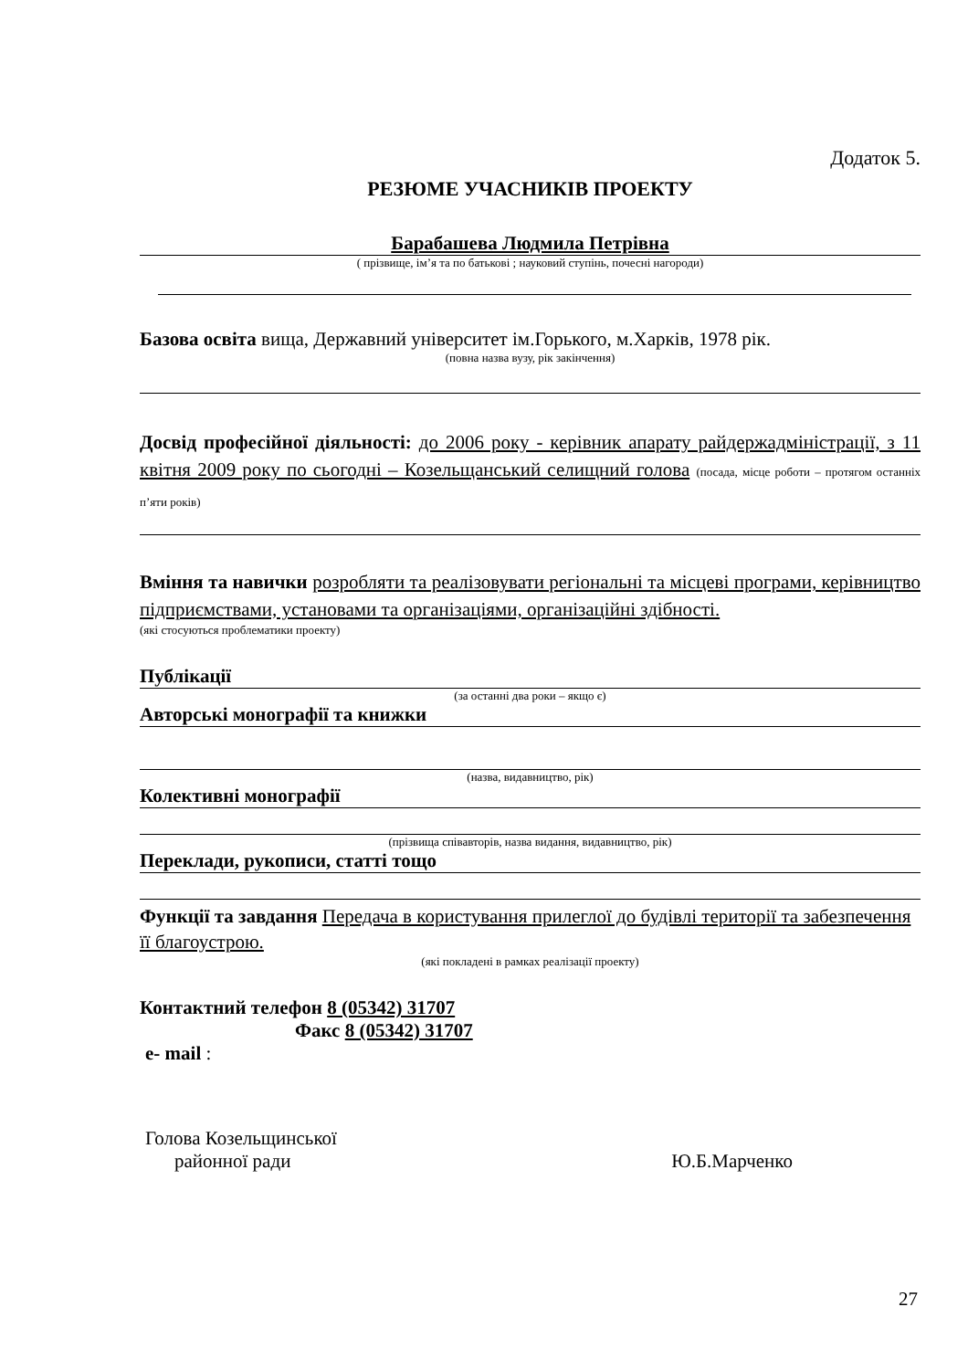Додаток 5.
РЕЗЮМЕ УЧАСНИКІВ ПРОЕКТУ
Барабашева Людмила Петрівна
( прізвище, ім’я та по батькові ; науковий ступінь, почесні нагороди)
Базова освіта вища, Державний університет ім.Горького, м.Харків, 1978 рік.
(повна назва вузу, рік закінчення)
Досвід професійної діяльності: до 2006 року - керівник апарату райдержадміністрації, з 11 квітня 2009 року по сьогодні – Козельщанський селищний голова (посада, місце роботи – протягом останніх п’яти років)
Вміння та навички розробляти та реалізовувати регіональні та місцеві програми, керівництво підприємствами, установами та організаціями, організаційні здібності.
(які стосуються проблематики проекту)
Публікації
(за останні два роки – якщо є)
Авторські монографії та книжки
(назва, видавництво, рік)
Колективні монографії
(прізвища співавторів, назва видання, видавництво, рік)
Переклади, рукописи, статті тощо
Функції та завдання Передача в користування прилеглої до будівлі території та забезпечення її благоустрою.
(які покладені в рамках реалізації проекту)
Контактний телефон 8 (05342) 31707
Факс 8 (05342) 31707
e- mail :
Голова Козельщинської
районної ради Ю.Б.Марченко
27